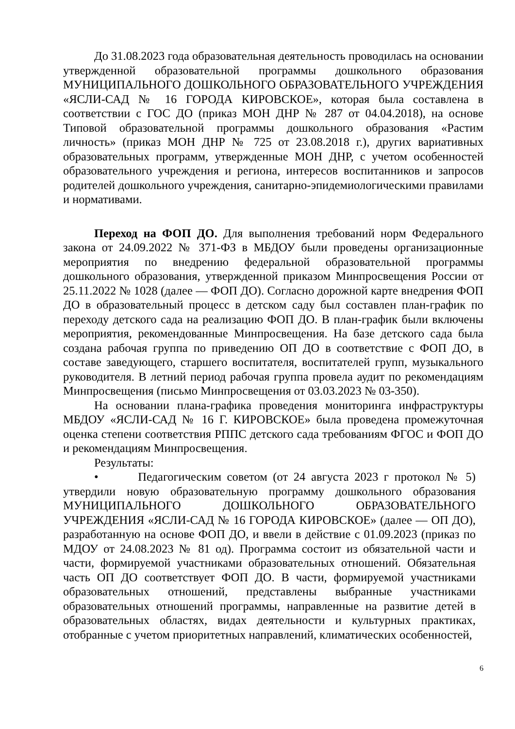До 31.08.2023 года образовательная деятельность проводилась на основании утвержденной образовательной программы дошкольного образования МУНИЦИПАЛЬНОГО ДОШКОЛЬНОГО ОБРАЗОВАТЕЛЬНОГО УЧРЕЖДЕНИЯ «ЯСЛИ-САД № 16 ГОРОДА КИРОВСКОЕ», которая была составлена в соответствии с ГОС ДО (приказ МОН ДНР № 287 от 04.04.2018), на основе Типовой образовательной программы дошкольного образования «Растим личность» (приказ МОН ДНР № 725 от 23.08.2018 г.), других вариативных образовательных программ, утвержденные МОН ДНР, с учетом особенностей образовательного учреждения и региона, интересов воспитанников и запросов родителей дошкольного учреждения, санитарно-эпидемиологическими правилами и нормативами.
Переход на ФОП ДО. Для выполнения требований норм Федерального закона от 24.09.2022 № 371-ФЗ в МБДОУ были проведены организационные мероприятия по внедрению федеральной образовательной программы дошкольного образования, утвержденной приказом Минпросвещения России от 25.11.2022 № 1028 (далее — ФОП ДО). Согласно дорожной карте внедрения ФОП ДО в образовательный процесс в детском саду был составлен план-график по переходу детского сада на реализацию ФОП ДО. В план-график были включены мероприятия, рекомендованные Минпросвещения. На базе детского сада была создана рабочая группа по приведению ОП ДО в соответствие с ФОП ДО, в составе заведующего, старшего воспитателя, воспитателей групп, музыкального руководителя. В летний период рабочая группа провела аудит по рекомендациям Минпросвещения (письмо Минпросвещения от 03.03.2023 № 03-350).
На основании плана-графика проведения мониторинга инфраструктуры МБДОУ «ЯСЛИ-САД № 16 Г. КИРОВСКОЕ» была проведена промежуточная оценка степени соответствия РППС детского сада требованиям ФГОС и ФОП ДО и рекомендациям Минпросвещения.
Результаты:
• Педагогическим советом (от 24 августа 2023 г протокол № 5) утвердили новую образовательную программу дошкольного образования МУНИЦИПАЛЬНОГО ДОШКОЛЬНОГО ОБРАЗОВАТЕЛЬНОГО УЧРЕЖДЕНИЯ «ЯСЛИ-САД № 16 ГОРОДА КИРОВСКОЕ» (далее — ОП ДО), разработанную на основе ФОП ДО, и ввели в действие с 01.09.2023 (приказ по МДОУ от 24.08.2023 № 81 од). Программа состоит из обязательной части и части, формируемой участниками образовательных отношений. Обязательная часть ОП ДО соответствует ФОП ДО. В части, формируемой участниками образовательных отношений, представлены выбранные участниками образовательных отношений программы, направленные на развитие детей в образовательных областях, видах деятельности и культурных практиках, отобранные с учетом приоритетных направлений, климатических особенностей,
6